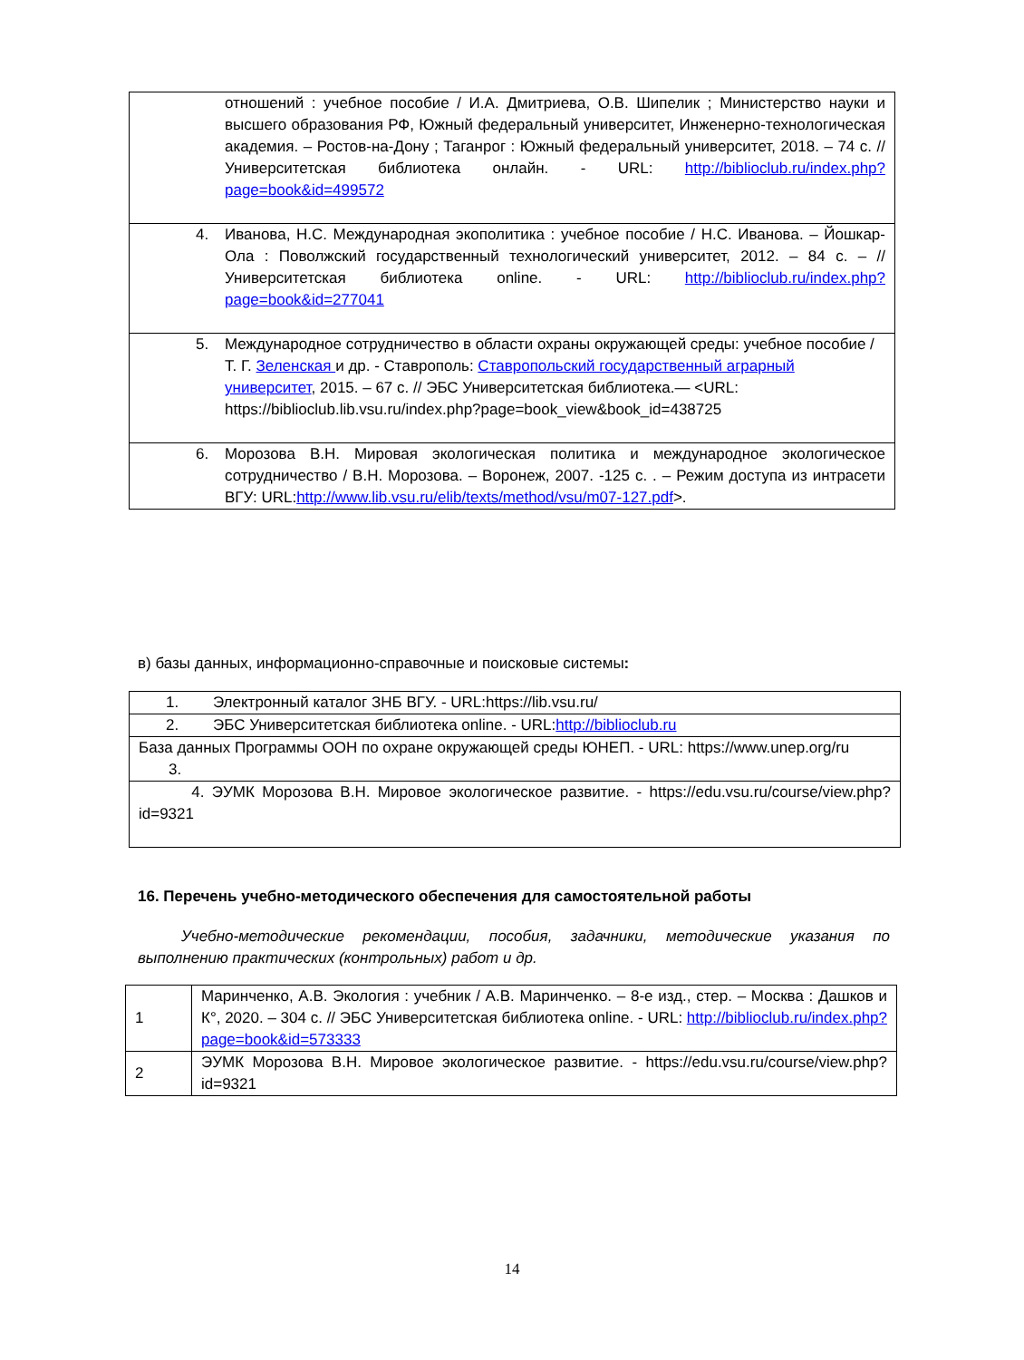| отношений : учебное пособие / И.А. Дмитриева, О.В. Шипелик ; Министерство науки и высшего образования РФ, Южный федеральный университет, Инженерно-технологическая академия. – Ростов-на-Дону ; Таганрог : Южный федеральный университет, 2018. – 74 с. // Университетская библиотека онлайн. - URL: http://biblioclub.ru/index.php?page=book&id=499572 |
| 4. Иванова, Н.С. Международная экополитика : учебное пособие / Н.С. Иванова. – Йошкар-Ола : Поволжский государственный технологический университет, 2012. – 84 с. – // Университетская библиотека online. - URL: http://biblioclub.ru/index.php?page=book&id=277041 |
| 5. Международное сотрудничество в области охраны окружающей среды: учебное пособие / Т. Г. Зеленская и др. - Ставрополь: Ставропольский государственный аграрный университет , 2015. – 67 с. // ЭБС Университетская библиотека.— <URL: https://biblioclub.lib.vsu.ru/index.php?page=book_view&book_id=438725 |
| 6. Морозова В.Н. Мировая экологическая политика и международное экологическое сотрудничество / В.Н. Морозова. – Воронеж, 2007. -125 с. . – Режим доступа из интрасети ВГУ: URL: http://www.lib.vsu.ru/elib/texts/method/vsu/m07-127.pdf >. |
в) базы данных, информационно-справочные и поисковые системы:
| 1. Электронный каталог ЗНБ ВГУ. - URL:https://lib.vsu.ru/ |
| 2. ЭБС Университетская библиотека online. - URL: http://biblioclub.ru |
| База данных Программы ООН по охране окружающей среды ЮНЕП. - URL: https://www.unep.org/ru 3. |
| 4. ЭУМК Морозова В.Н. Мировое экологическое развитие. - https://edu.vsu.ru/course/view.php?id=9321 |
16. Перечень учебно-методического обеспечения для самостоятельной работы
Учебно-методические рекомендации, пособия, задачники, методические указания по выполнению практических (контрольных) работ и др.
| 1 | Маринченко, А.В. Экология : учебник / А.В. Маринченко. – 8-е изд., стер. – Москва : Дашков и К°, 2020. – 304 с. // ЭБС Университетская библиотека online. - URL: http://biblioclub.ru/index.php?page=book&id=573333 |
| 2 | ЭУМК Морозова В.Н. Мировое экологическое развитие. - https://edu.vsu.ru/course/view.php?id=9321 |
14